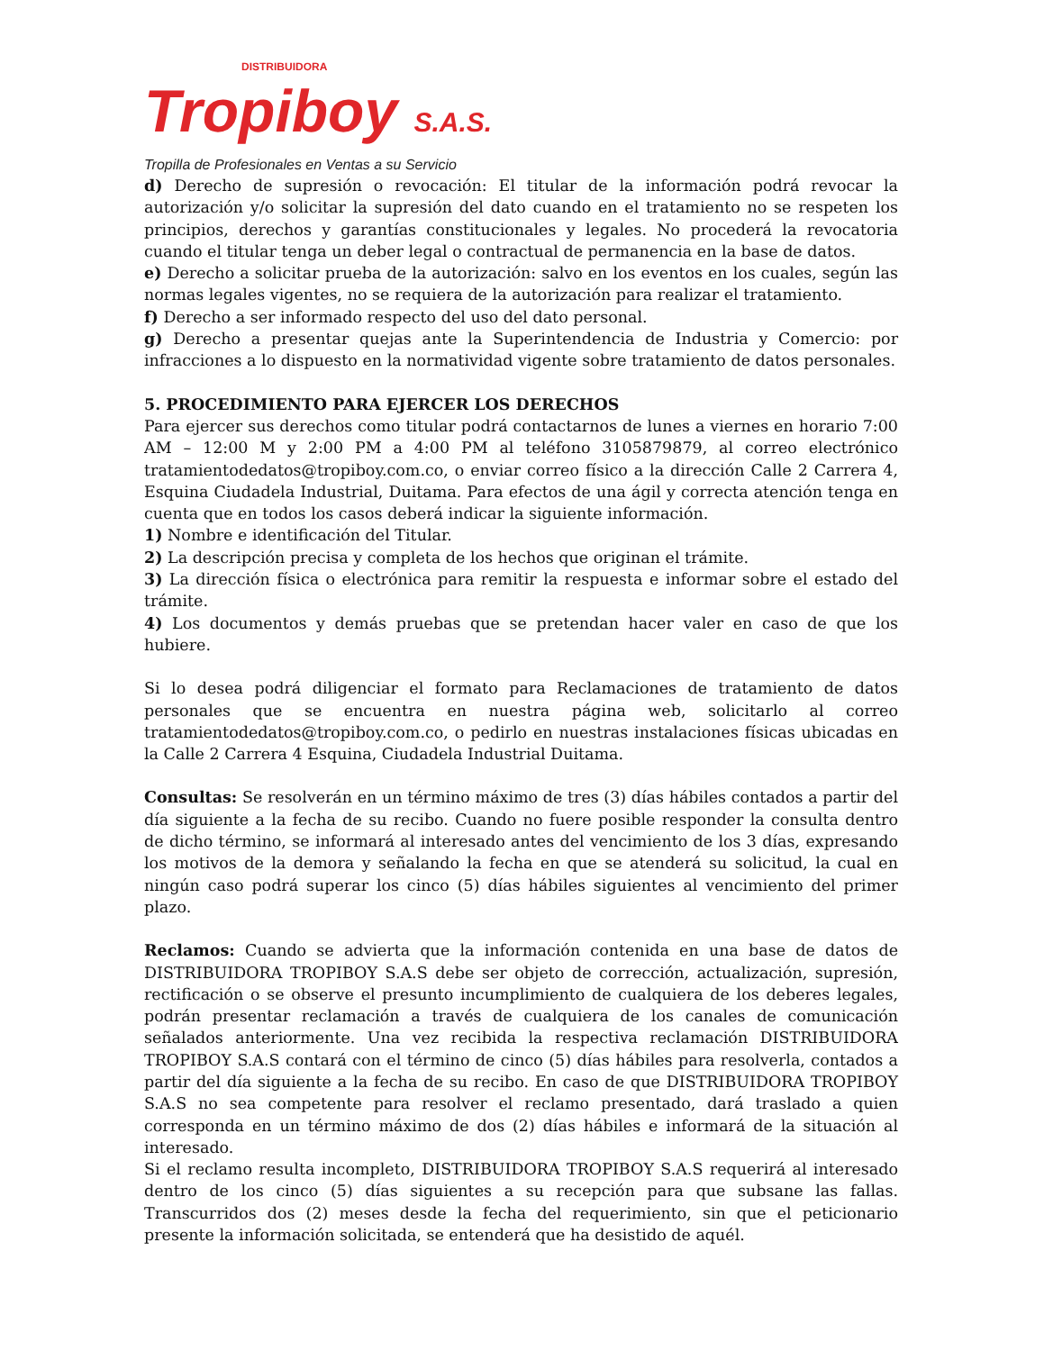DISTRIBUIDORA
Tropiboy S.A.S.
Tropilla de Profesionales en Ventas a su Servicio
d) Derecho de supresión o revocación: El titular de la información podrá revocar la autorización y/o solicitar la supresión del dato cuando en el tratamiento no se respeten los principios, derechos y garantías constitucionales y legales. No procederá la revocatoria cuando el titular tenga un deber legal o contractual de permanencia en la base de datos.
e) Derecho a solicitar prueba de la autorización: salvo en los eventos en los cuales, según las normas legales vigentes, no se requiera de la autorización para realizar el tratamiento.
f) Derecho a ser informado respecto del uso del dato personal.
g) Derecho a presentar quejas ante la Superintendencia de Industria y Comercio: por infracciones a lo dispuesto en la normatividad vigente sobre tratamiento de datos personales.
5. PROCEDIMIENTO PARA EJERCER LOS DERECHOS
Para ejercer sus derechos como titular podrá contactarnos de lunes a viernes en horario 7:00 AM – 12:00 M y 2:00 PM a 4:00 PM al teléfono 3105879879, al correo electrónico tratamientodedatos@tropiboy.com.co, o enviar correo físico a la dirección Calle 2 Carrera 4, Esquina Ciudadela Industrial, Duitama. Para efectos de una ágil y correcta atención tenga en cuenta que en todos los casos deberá indicar la siguiente información.
1) Nombre e identificación del Titular.
2) La descripción precisa y completa de los hechos que originan el trámite.
3) La dirección física o electrónica para remitir la respuesta e informar sobre el estado del trámite.
4) Los documentos y demás pruebas que se pretendan hacer valer en caso de que los hubiere.
Si lo desea podrá diligenciar el formato para Reclamaciones de tratamiento de datos personales que se encuentra en nuestra página web, solicitarlo al correo tratamientodedatos@tropiboy.com.co, o pedirlo en nuestras instalaciones físicas ubicadas en la Calle 2 Carrera 4 Esquina, Ciudadela Industrial Duitama.
Consultas: Se resolverán en un término máximo de tres (3) días hábiles contados a partir del día siguiente a la fecha de su recibo. Cuando no fuere posible responder la consulta dentro de dicho término, se informará al interesado antes del vencimiento de los 3 días, expresando los motivos de la demora y señalando la fecha en que se atenderá su solicitud, la cual en ningún caso podrá superar los cinco (5) días hábiles siguientes al vencimiento del primer plazo.
Reclamos: Cuando se advierta que la información contenida en una base de datos de DISTRIBUIDORA TROPIBOY S.A.S debe ser objeto de corrección, actualización, supresión, rectificación o se observe el presunto incumplimiento de cualquiera de los deberes legales, podrán presentar reclamación a través de cualquiera de los canales de comunicación señalados anteriormente. Una vez recibida la respectiva reclamación DISTRIBUIDORA TROPIBOY S.A.S contará con el término de cinco (5) días hábiles para resolverla, contados a partir del día siguiente a la fecha de su recibo. En caso de que DISTRIBUIDORA TROPIBOY S.A.S no sea competente para resolver el reclamo presentado, dará traslado a quien corresponda en un término máximo de dos (2) días hábiles e informará de la situación al interesado.
Si el reclamo resulta incompleto, DISTRIBUIDORA TROPIBOY S.A.S requerirá al interesado dentro de los cinco (5) días siguientes a su recepción para que subsane las fallas. Transcurridos dos (2) meses desde la fecha del requerimiento, sin que el peticionario presente la información solicitada, se entenderá que ha desistido de aquél.